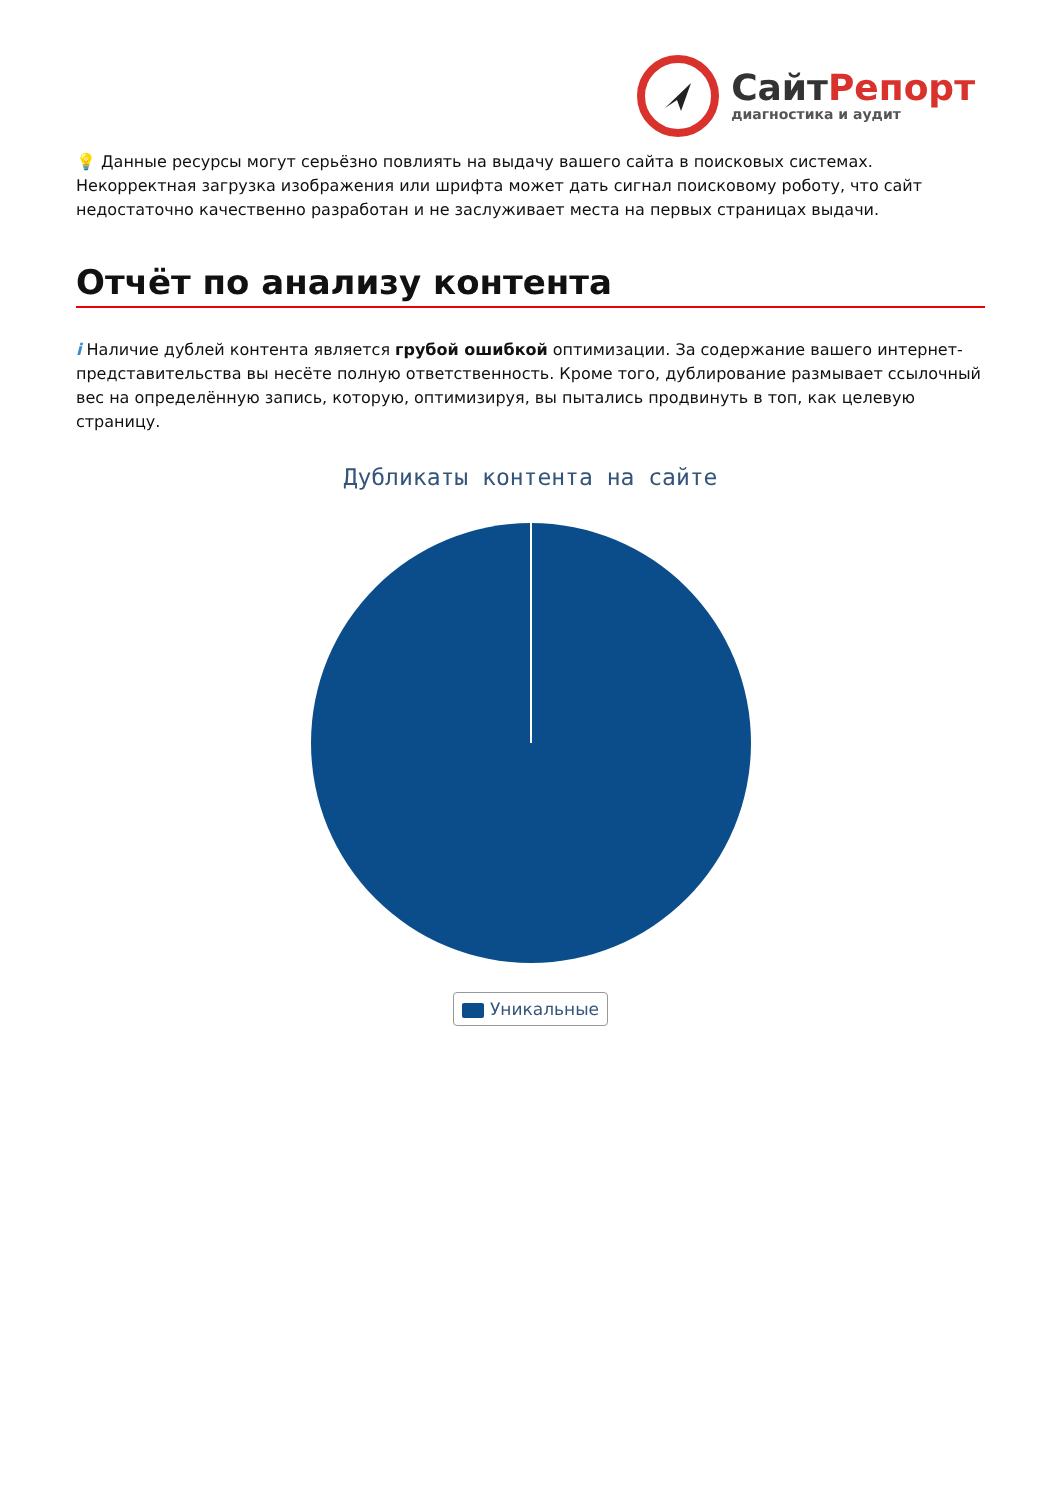Сайт Репорт
диагностика и аудит
💡 Данные ресурсы могут серьёзно повлиять на выдачу вашего сайта в поисковых системах. Некорректная загрузка изображения или шрифта может дать сигнал поисковому роботу, что сайт недостаточно качественно разработан и не заслуживает места на первых страницах выдачи.
Отчёт по анализу контента
i Наличие дублей контента является грубой ошибкой оптимизации. За содержание вашего интернет-представительства вы несёте полную ответственность. Кроме того, дублирование размывает ссылочный вес на определённую запись, которую, оптимизируя, вы пытались продвинуть в топ, как целевую страницу.
Дубликаты контента на сайте
Уникальные